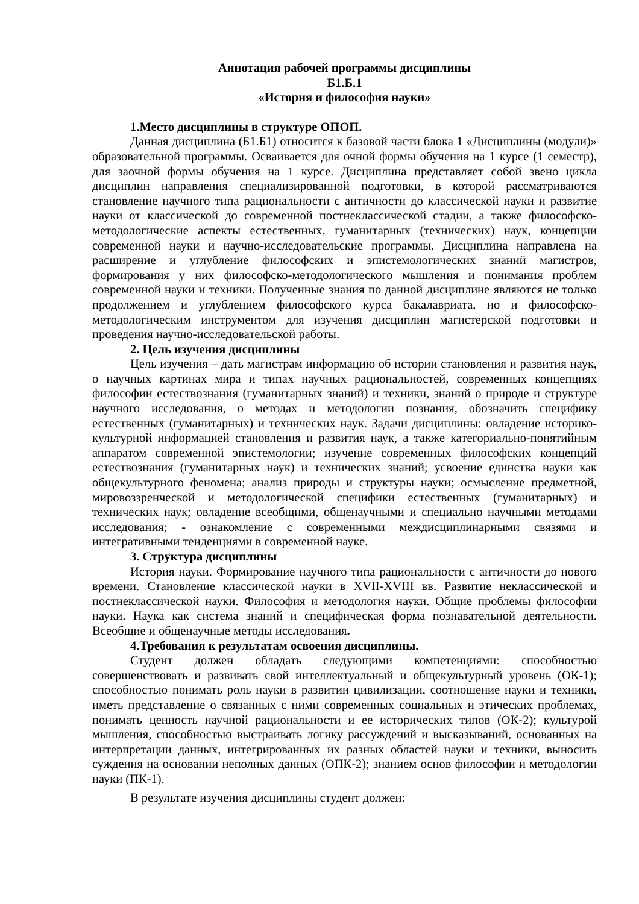Аннотация рабочей программы дисциплины
Б1.Б.1
«История и философия науки»
1.Место дисциплины в структуре ОПОП.
Данная дисциплина (Б1.Б1) относится к базовой части блока 1 «Дисциплины (модули)» образовательной программы. Осваивается для очной формы обучения на 1 курсе (1 семестр), для заочной формы обучения на 1 курсе. Дисциплина представляет собой звено цикла дисциплин направления специализированной подготовки, в которой рассматриваются становление научного типа рациональности с античности до классической науки и развитие науки от классической до современной постнеклассической стадии, а также философско-методологические аспекты естественных, гуманитарных (технических) наук, концепции современной науки и научно-исследовательские программы. Дисциплина направлена на расширение и углубление философских и эпистемологических знаний магистров, формирования у них философско-методологического мышления и понимания проблем современной науки и техники. Полученные знания по данной дисциплине являются не только продолжением и углублением философского курса бакалавриата, но и философско-методологическим инструментом для изучения дисциплин магистерской подготовки и проведения научно-исследовательской работы.
2. Цель изучения дисциплины
Цель изучения – дать магистрам информацию об истории становления и развития наук, о научных картинах мира и типах научных рациональностей, современных концепциях философии естествознания (гуманитарных знаний) и техники, знаний о природе и структуре научного исследования, о методах и методологии познания, обозначить специфику естественных (гуманитарных) и технических наук. Задачи дисциплины: овладение историко-культурной информацией становления и развития наук, а также категориально-понятийным аппаратом современной эпистемологии; изучение современных философских концепций естествознания (гуманитарных наук) и технических знаний; усвоение единства науки как общекультурного феномена; анализ природы и структуры науки; осмысление предметной, мировоззренческой и методологической специфики естественных (гуманитарных) и технических наук; овладение всеобщими, общенаучными и специально научными методами исследования; - ознакомление с современными междисциплинарными связями и интегративными тенденциями в современной науке.
3. Структура дисциплины
История науки. Формирование научного типа рациональности с античности до нового времени. Становление классической науки в XVII-XVIII вв. Развитие неклассической и постнеклассической науки. Философия и методология науки. Общие проблемы философии науки. Наука как система знаний и специфическая форма познавательной деятельности. Всеобщие и общенаучные методы исследования.
4.Требования к результатам освоения дисциплины.
Студент должен обладать следующими компетенциями: способностью совершенствовать и развивать свой интеллектуальный и общекультурный уровень (ОК-1); способностью понимать роль науки в развитии цивилизации, соотношение науки и техники, иметь представление о связанных с ними современных социальных и этических проблемах, понимать ценность научной рациональности и ее исторических типов (ОК-2); культурой мышления, способностью выстраивать логику рассуждений и высказываний, основанных на интерпретации данных, интегрированных их разных областей науки и техники, выносить суждения на основании неполных данных (ОПК-2); знанием основ философии и методологии науки (ПК-1).
В результате изучения дисциплины студент должен: